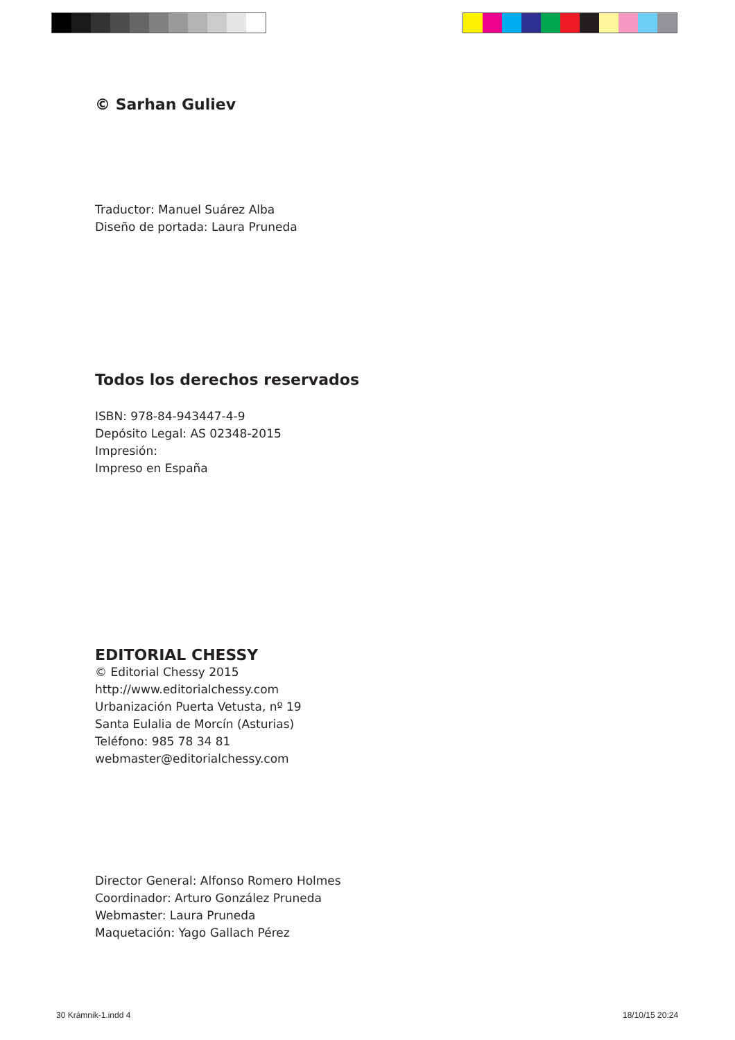© Sarhan Guliev
Traductor: Manuel Suárez Alba
Diseño de portada: Laura Pruneda
Todos los derechos reservados
ISBN: 978-84-943447-4-9
Depósito Legal: AS 02348-2015
Impresión:
Impreso en España
EDITORIAL CHESSY
© Editorial Chessy 2015
http://www.editorialchessy.com
Urbanización Puerta Vetusta, nº 19
Santa Eulalia de Morcín (Asturias)
Teléfono: 985 78 34 81
webmaster@editorialchessy.com
Director General: Alfonso Romero Holmes
Coordinador: Arturo González Pruneda
Webmaster: Laura Pruneda
Maquetación: Yago Gallach Pérez
30 Krámnik-1.indd 4 18/10/15 20:24